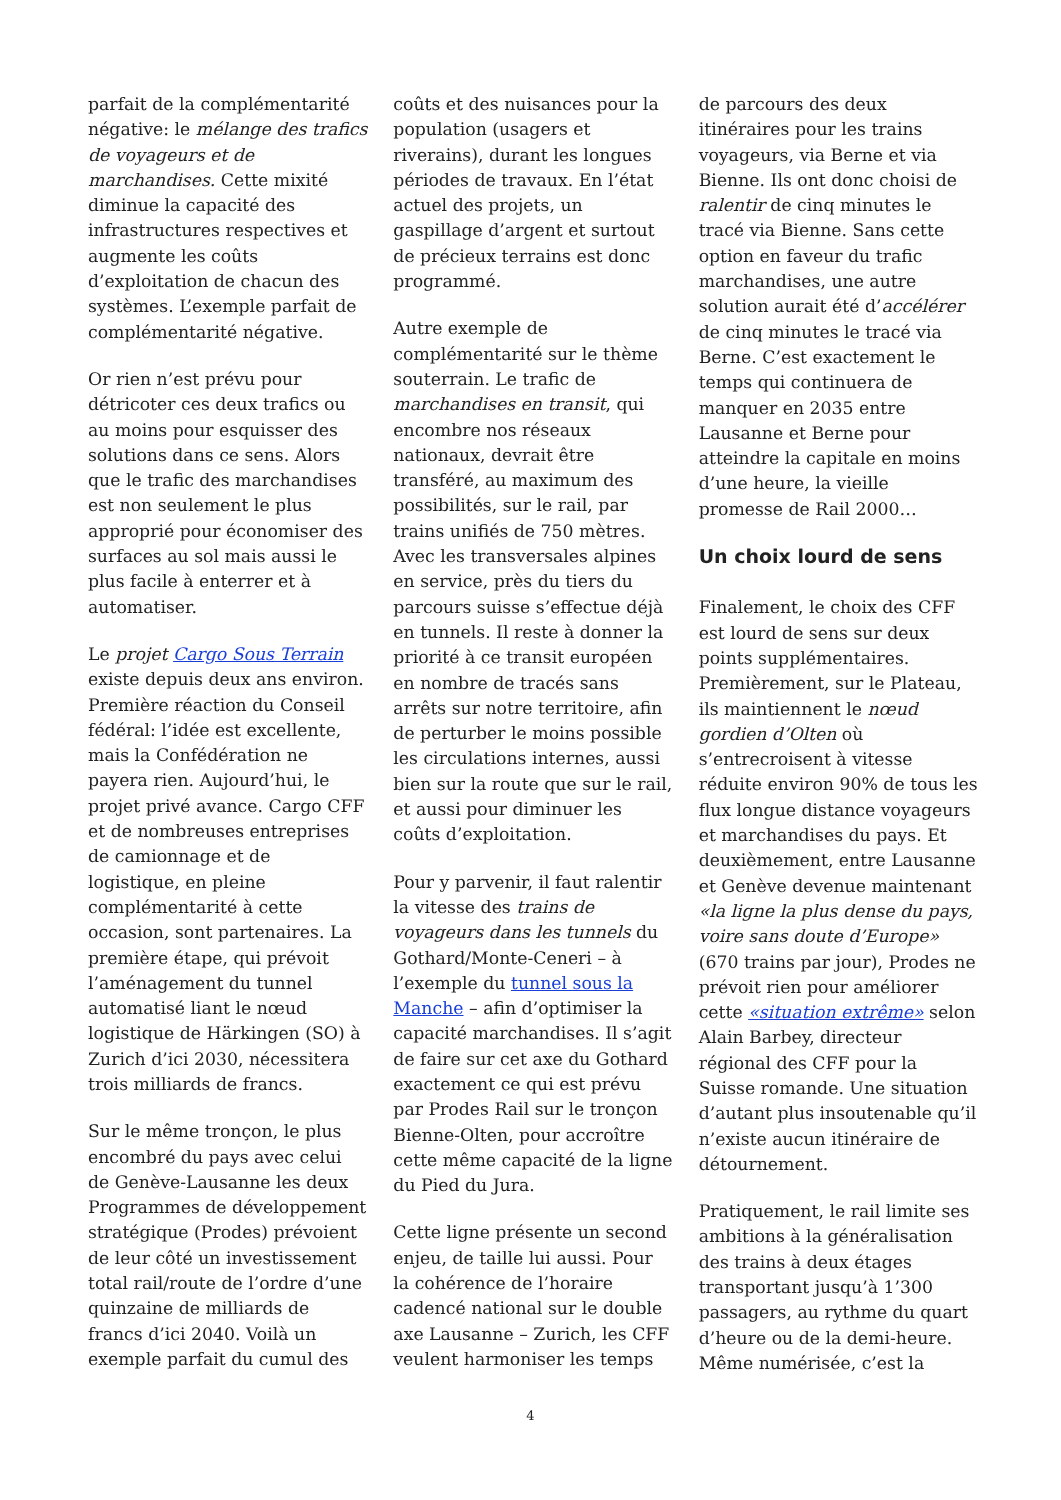parfait de la complémentarité négative: le mélange des trafics de voyageurs et de marchandises. Cette mixité diminue la capacité des infrastructures respectives et augmente les coûts d’exploitation de chacun des systèmes. L’exemple parfait de complémentarité négative.
Or rien n’est prévu pour détricoter ces deux trafics ou au moins pour esquisser des solutions dans ce sens. Alors que le trafic des marchandises est non seulement le plus approprié pour économiser des surfaces au sol mais aussi le plus facile à enterrer et à automatiser.
Le projet Cargo Sous Terrain existe depuis deux ans environ. Première réaction du Conseil fédéral: l’idée est excellente, mais la Confédération ne payera rien. Aujourd’hui, le projet privé avance. Cargo CFF et de nombreuses entreprises de camionnage et de logistique, en pleine complémentarité à cette occasion, sont partenaires. La première étape, qui prévoit l’aménagement du tunnel automatisé liant le nœud logistique de Härkingen (SO) à Zurich d’ici 2030, nécessitera trois milliards de francs.
Sur le même tronçon, le plus encombré du pays avec celui de Genève-Lausanne les deux Programmes de développement stratégique (Prodes) prévoient de leur côté un investissement total rail/route de l’ordre d’une quinzaine de milliards de francs d’ici 2040. Voilà un exemple parfait du cumul des
coûts et des nuisances pour la population (usagers et riverains), durant les longues périodes de travaux. En l’état actuel des projets, un gaspillage d’argent et surtout de précieux terrains est donc programmé.
Autre exemple de complémentarité sur le thème souterrain. Le trafic de marchandises en transit, qui encombre nos réseaux nationaux, devrait être transféré, au maximum des possibilités, sur le rail, par trains unifiés de 750 mètres. Avec les transversales alpines en service, près du tiers du parcours suisse s’effectue déjà en tunnels. Il reste à donner la priorité à ce transit européen en nombre de tracés sans arrêts sur notre territoire, afin de perturber le moins possible les circulations internes, aussi bien sur la route que sur le rail, et aussi pour diminuer les coûts d’exploitation.
Pour y parvenir, il faut ralentir la vitesse des trains de voyageurs dans les tunnels du Gothard/Monte-Ceneri – à l’exemple du tunnel sous la Manche – afin d’optimiser la capacité marchandises. Il s’agit de faire sur cet axe du Gothard exactement ce qui est prévu par Prodes Rail sur le tronçon Bienne-Olten, pour accroître cette même capacité de la ligne du Pied du Jura.
Cette ligne présente un second enjeu, de taille lui aussi. Pour la cohérence de l’horaire cadencé national sur le double axe Lausanne – Zurich, les CFF veulent harmoniser les temps
de parcours des deux itinéraires pour les trains voyageurs, via Berne et via Bienne. Ils ont donc choisi de ralentir de cinq minutes le tracé via Bienne. Sans cette option en faveur du trafic marchandises, une autre solution aurait été d’accélérer de cinq minutes le tracé via Berne. C’est exactement le temps qui continuera de manquer en 2035 entre Lausanne et Berne pour atteindre la capitale en moins d’une heure, la vieille promesse de Rail 2000…
Un choix lourd de sens
Finalement, le choix des CFF est lourd de sens sur deux points supplémentaires. Premièrement, sur le Plateau, ils maintiennent le nœud gordien d’Olten où s’entrecroisent à vitesse réduite environ 90% de tous les flux longue distance voyageurs et marchandises du pays. Et deuxièmement, entre Lausanne et Genève devenue maintenant «la ligne la plus dense du pays, voire sans doute d’Europe» (670 trains par jour), Prodes ne prévoit rien pour améliorer cette «situation extrême» selon Alain Barbey, directeur régional des CFF pour la Suisse romande. Une situation d’autant plus insoutenable qu’il n’existe aucun itinéraire de détournement.
Pratiquement, le rail limite ses ambitions à la généralisation des trains à deux étages transportant jusqu’à 1’300 passagers, au rythme du quart d’heure ou de la demi-heure. Même numérisée, c’est la
4